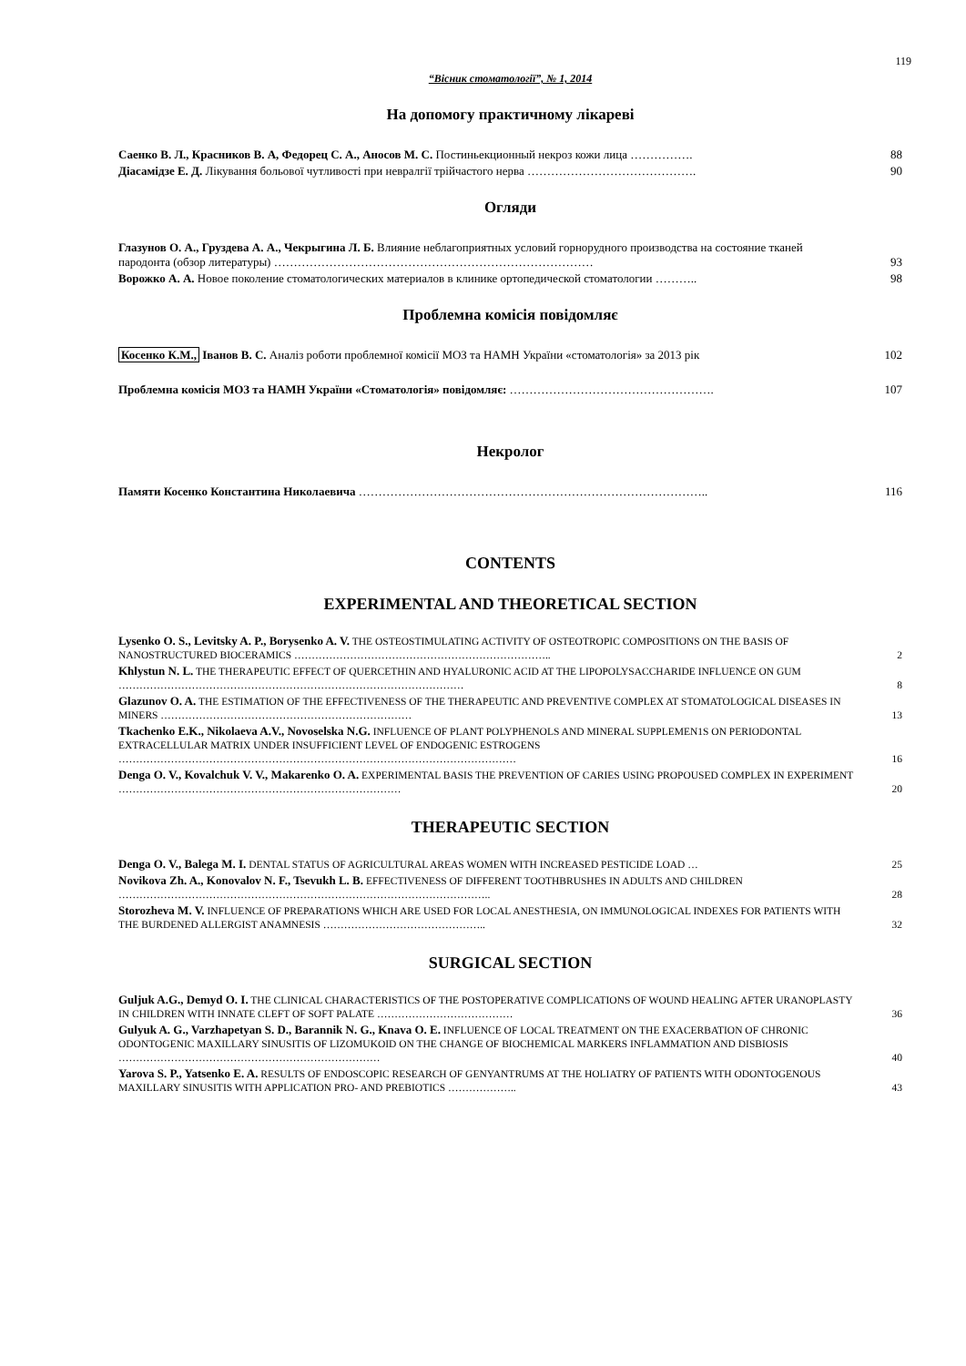119
“Вісник стоматології”, № 1, 2014
На допомогу практичному лікареві
Саенко В. Л., Красников В. А, Федорец С. А., Аносов М. С. Постиньекционный некроз кожи лица …………….
88
Діасамідзе Е. Д. Лікування больової чутливості при невралгії трійчастого нерва …………………………………….
90
Огляди
Глазунов О. А., Груздева А. А., Чекрыгина Л. Б. Влияние неблагоприятных условий горнорудного производства на состояние тканей пародонта (обзор литературы) ………………………………………………………………………
93
Ворожко А. А. Новое поколение стоматологических материалов в клинике ортопедической стоматологии ………..
98
Проблемна комісія повідомляє
Косенко К.М., Іванов В. С. Аналіз роботи проблемної комісії МОЗ та НАМН України «стоматологія» за 2013 рік
102
Проблемна комісія МОЗ та НАМН України «Стоматологія» повідомляє: …………………………………………….
107
Некролог
Памяти Косенко Константина Николаевича ……………………………………………………………………………..
116
CONTENTS
EXPERIMENTAL AND THEORETICAL SECTION
Lysenko O. S., Levitsky A. P., Borysenko A. V. THE OSTEOSTIMULATING ACTIVITY OF OSTEOTROPIC COMPOSITIONS ON THE BASIS OF NANOSTRUCTURED BIOCERAMICS ………………………………………………………………..
2
Khlystun N. L. THE THERAPEUTIC EFFECT OF QUERCETHIN AND HYALURONIC ACID AT THE LIPOPOLYSACCHARIDE INFLUENCE ON GUM ………………………………………………………………………………………
8
Glazunov O. A. THE ESTIMATION OF THE EFFECTIVENESS OF THE THERAPEUTIC AND PREVENTIVE COMPLEX AT STOMATOLOGICAL DISEASES IN MINERS ………………………………………………………………
13
Tkachenko E.K., Nikolaeva A.V., Novoselska N.G. INFLUENCE OF PLANT POLYPHENOLS AND MINERAL SUPPLEMEN1S ON PERIODONTAL EXTRACELLULAR MATRIX UNDER INSUFFICIENT LEVEL OF ENDOGENIC ESTROGENS ……………………………………………………………………………………………………
16
Denga O. V., Kovalchuk V. V., Makarenko O. A. EXPERIMENTAL BASIS THE PREVENTION OF CARIES USING PROPOUSED COMPLEX IN EXPERIMENT ………………………………………………………………………
20
THERAPEUTIC SECTION
Denga O. V., Balega M. I. DENTAL STATUS OF AGRICULTURAL AREAS WOMEN WITH INCREASED PESTICIDE LOAD …
25
Novikova Zh. A., Konovalov N. F., Tsevukh L. B. EFFECTIVENESS OF DIFFERENT TOOTHBRUSHES IN ADULTS AND CHILDREN ……………………………………………………………………………………………..
28
Storozheva M. V. INFLUENCE OF PREPARATIONS WHICH ARE USED FOR LOCAL ANESTHESIA, ON IMMUNOLOGICAL INDEXES FOR PATIENTS WITH THE BURDENED ALLERGIST ANAMNESIS ………………………………………..
32
SURGICAL SECTION
Guljuk A.G., Demyd O. I. THE CLINICAL CHARACTERISTICS OF THE POSTOPERATIVE COMPLICATIONS OF WOUND HEALING AFTER URANOPLASTY IN CHILDREN WITH INNATE CLEFT OF SOFT PALATE …………………………………
36
Gulyuk A. G., Varzhapetyan S. D., Barannik N. G., Knava O. E. INFLUENCE OF LOCAL TREATMENT ON THE EXACERBATION OF CHRONIC ODONTOGENIC MAXILLARY SINUSITIS OF LIZOMUKOID ON THE CHANGE OF BIOCHEMICAL MARKERS INFLAMMATION AND DISBIOSIS …………………………………………………………………
40
Yarova S. P., Yatsenko E. A. RESULTS OF ENDOSCOPIC RESEARCH OF GENYANTRUMS AT THE HOLIATRY OF PATIENTS WITH ODONTOGENOUS MAXILLARY SINUSITIS WITH APPLICATION PRO- AND PREBIOTICS ………………..
43